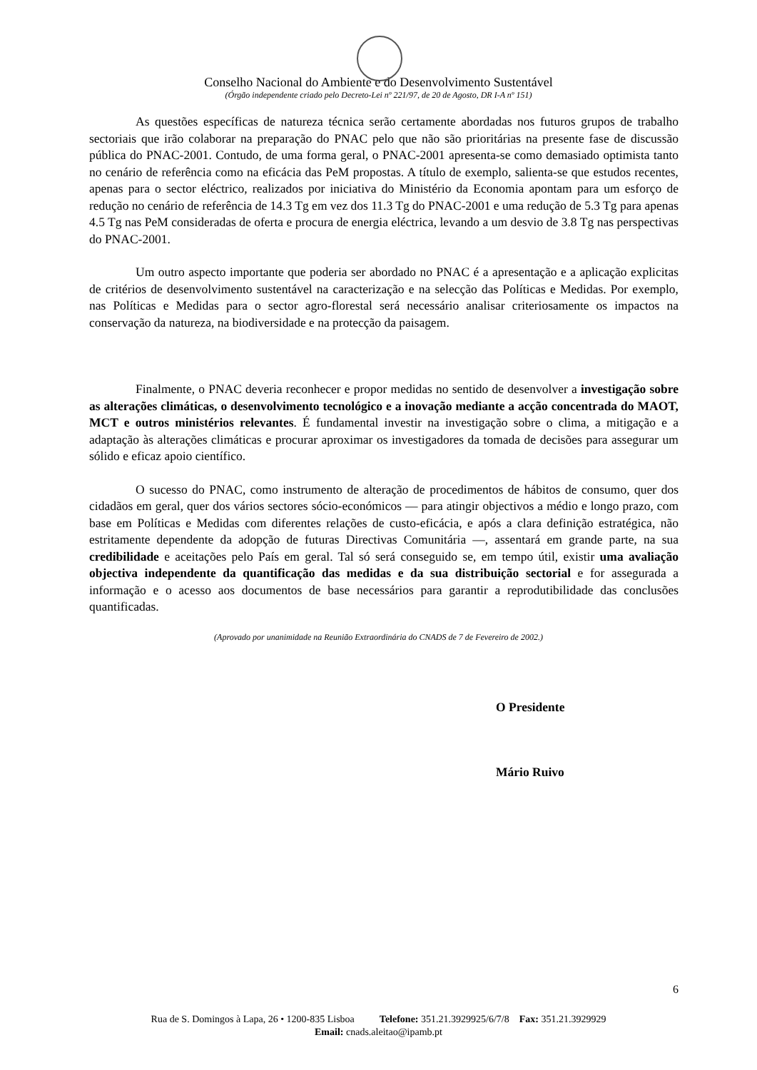Conselho Nacional do Ambiente e do Desenvolvimento Sustentável
(Órgão independente criado pelo Decreto-Lei nº 221/97, de 20 de Agosto, DR I-A nº 151)
As questões específicas de natureza técnica serão certamente abordadas nos futuros grupos de trabalho sectoriais que irão colaborar na preparação do PNAC pelo que não são prioritárias na presente fase de discussão pública do PNAC-2001. Contudo, de uma forma geral, o PNAC-2001 apresenta-se como demasiado optimista tanto no cenário de referência como na eficácia das PeM propostas. A título de exemplo, salienta-se que estudos recentes, apenas para o sector eléctrico, realizados por iniciativa do Ministério da Economia apontam para um esforço de redução no cenário de referência de 14.3 Tg em vez dos 11.3 Tg do PNAC-2001 e uma redução de 5.3 Tg para apenas 4.5 Tg nas PeM consideradas de oferta e procura de energia eléctrica, levando a um desvio de 3.8 Tg nas perspectivas do PNAC-2001.
Um outro aspecto importante que poderia ser abordado no PNAC é a apresentação e a aplicação explicitas de critérios de desenvolvimento sustentável na caracterização e na selecção das Políticas e Medidas. Por exemplo, nas Políticas e Medidas para o sector agro-florestal será necessário analisar criteriosamente os impactos na conservação da natureza, na biodiversidade e na protecção da paisagem.
Finalmente, o PNAC deveria reconhecer e propor medidas no sentido de desenvolver a investigação sobre as alterações climáticas, o desenvolvimento tecnológico e a inovação mediante a acção concentrada do MAOT, MCT e outros ministérios relevantes. É fundamental investir na investigação sobre o clima, a mitigação e a adaptação às alterações climáticas e procurar aproximar os investigadores da tomada de decisões para assegurar um sólido e eficaz apoio científico.
O sucesso do PNAC, como instrumento de alteração de procedimentos de hábitos de consumo, quer dos cidadãos em geral, quer dos vários sectores sócio-económicos — para atingir objectivos a médio e longo prazo, com base em Políticas e Medidas com diferentes relações de custo-eficácia, e após a clara definição estratégica, não estritamente dependente da adopção de futuras Directivas Comunitária —, assentará em grande parte, na sua credibilidade e aceitações pelo País em geral. Tal só será conseguido se, em tempo útil, existir uma avaliação objectiva independente da quantificação das medidas e da sua distribuição sectorial e for assegurada a informação e o acesso aos documentos de base necessários para garantir a reprodutibilidade das conclusões quantificadas.
(Aprovado por unanimidade na Reunião Extraordinária do CNADS de 7 de Fevereiro de 2002.)
O Presidente
Mário Ruivo
6
Rua de S. Domingos à Lapa, 26 • 1200-835 Lisboa Telefone: 351.21.3929925/6/7/8 Fax: 351.21.3929929
Email: cnads.aleitao@ipamb.pt